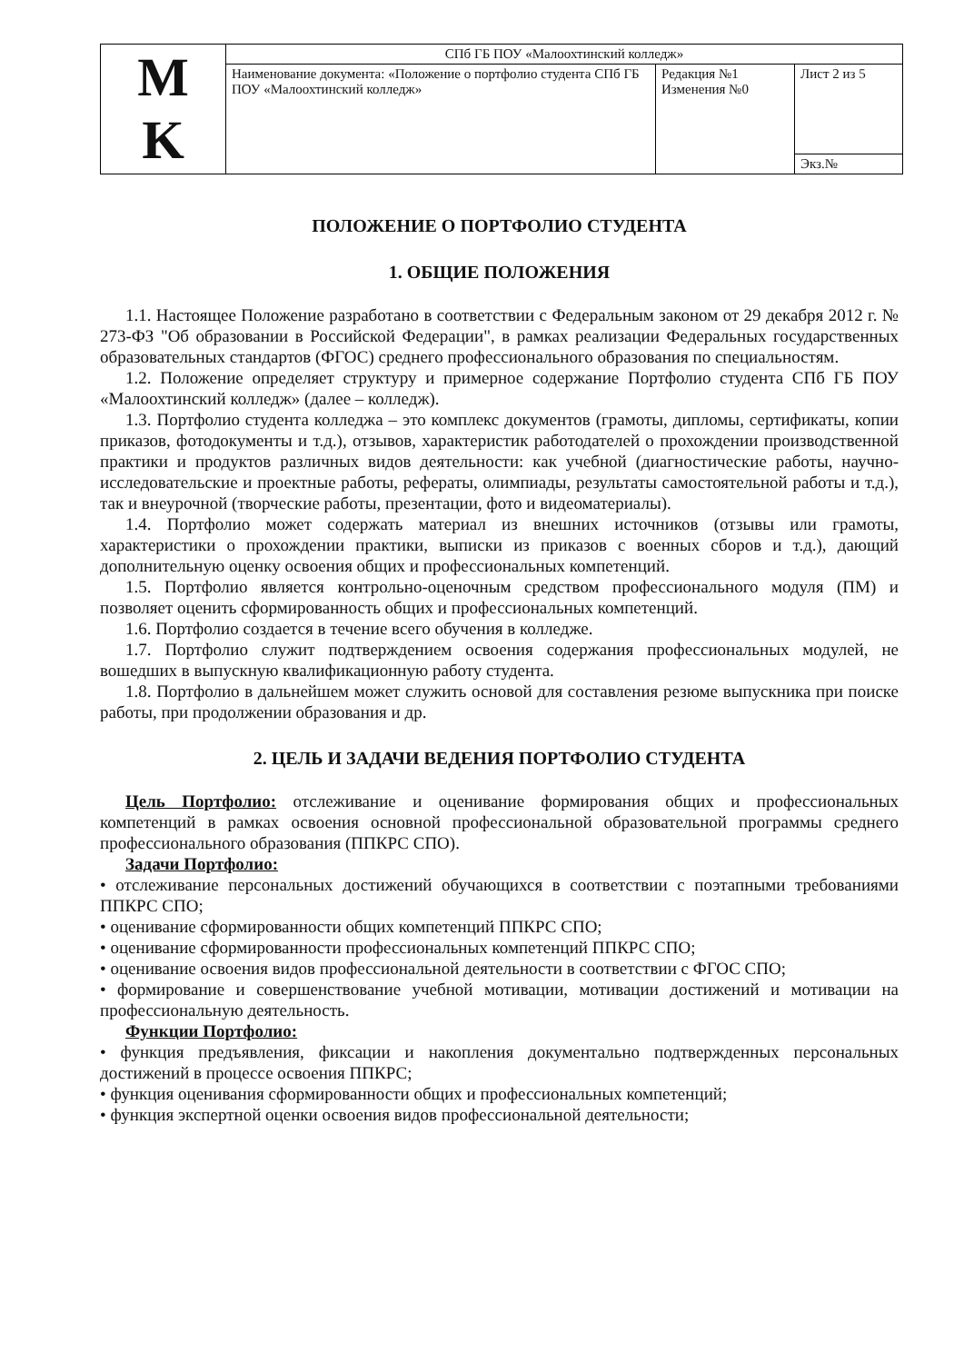| M K | СПб ГБ ПОУ «Малоохтинский колледж» | | |
| | Наименование документа: «Положение о портфолио студента СПб ГБ ПОУ «Малоохтинский колледж» | Редакция №1 Изменения №0 | Лист 2 из 5 |
| | | | Экз.№ |
ПОЛОЖЕНИЕ О ПОРТФОЛИО СТУДЕНТА
1. ОБЩИЕ ПОЛОЖЕНИЯ
1.1. Настоящее Положение разработано в соответствии с Федеральным законом от 29 декабря 2012 г. № 273-ФЗ "Об образовании в Российской Федерации", в рамках реализации Федеральных государственных образовательных стандартов (ФГОС) среднего профессионального образования по специальностям.
1.2. Положение определяет структуру и примерное содержание Портфолио студента СПб ГБ ПОУ «Малоохтинский колледж» (далее – колледж).
1.3. Портфолио студента колледжа – это комплекс документов (грамоты, дипломы, сертификаты, копии приказов, фотодокументы и т.д.), отзывов, характеристик работодателей о прохождении производственной практики и продуктов различных видов деятельности: как учебной (диагностические работы, научно-исследовательские и проектные работы, рефераты, олимпиады, результаты самостоятельной работы и т.д.), так и внеурочной (творческие работы, презентации, фото и видеоматериалы).
1.4. Портфолио может содержать материал из внешних источников (отзывы или грамоты, характеристики о прохождении практики, выписки из приказов с военных сборов и т.д.), дающий дополнительную оценку освоения общих и профессиональных компетенций.
1.5. Портфолио является контрольно-оценочным средством профессионального модуля (ПМ) и позволяет оценить сформированность общих и профессиональных компетенций.
1.6. Портфолио создается в течение всего обучения в колледже.
1.7. Портфолио служит подтверждением освоения содержания профессиональных модулей, не вошедших в выпускную квалификационную работу студента.
1.8. Портфолио в дальнейшем может служить основой для составления резюме выпускника при поиске работы, при продолжении образования и др.
2. ЦЕЛЬ И ЗАДАЧИ ВЕДЕНИЯ ПОРТФОЛИО СТУДЕНТА
Цель Портфолио: отслеживание и оценивание формирования общих и профессиональных компетенций в рамках освоения основной профессиональной образовательной программы среднего профессионального образования (ППКРС СПО).
Задачи Портфолио:
• отслеживание персональных достижений обучающихся в соответствии с поэтапными требованиями ППКРС СПО;
• оценивание сформированности общих компетенций ППКРС СПО;
• оценивание сформированности профессиональных компетенций ППКРС СПО;
• оценивание освоения видов профессиональной деятельности в соответствии с ФГОС СПО;
• формирование и совершенствование учебной мотивации, мотивации достижений и мотивации на профессиональную деятельность.
Функции Портфолио:
• функция предъявления, фиксации и накопления документально подтвержденных персональных достижений в процессе освоения ППКРС;
• функция оценивания сформированности общих и профессиональных компетенций;
• функция экспертной оценки освоения видов профессиональной деятельности;